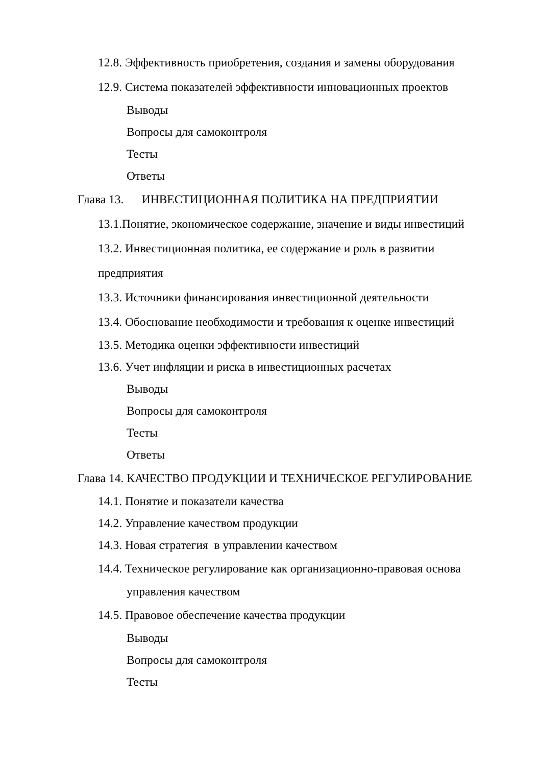12.8. Эффективность приобретения, создания и замены оборудования
12.9. Система показателей эффективности инновационных проектов
Выводы
Вопросы для самоконтроля
Тесты
Ответы
Глава 13. ИНВЕСТИЦИОННАЯ ПОЛИТИКА НА ПРЕДПРИЯТИИ
13.1.Понятие, экономическое содержание, значение и виды инвестиций
13.2. Инвестиционная политика, ее содержание и роль в развитии
предприятия
13.3. Источники финансирования инвестиционной деятельности
13.4. Обоснование необходимости и требования к оценке инвестиций
13.5. Методика оценки эффективности инвестиций
13.6. Учет инфляции и риска в инвестиционных расчетах
Выводы
Вопросы для самоконтроля
Тесты
Ответы
Глава 14. КАЧЕСТВО ПРОДУКЦИИ И ТЕХНИЧЕСКОЕ РЕГУЛИРОВАНИЕ
14.1. Понятие и показатели качества
14.2. Управление качеством продукции
14.3. Новая стратегия в управлении качеством
14.4. Техническое регулирование как организационно-правовая основа
управления качеством
14.5. Правовое обеспечение качества продукции
Выводы
Вопросы для самоконтроля
Тесты